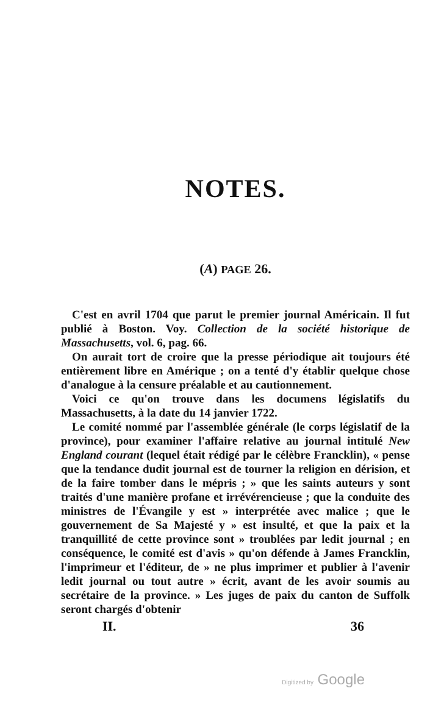NOTES.
(A) PAGE 26.
C'est en avril 1704 que parut le premier journal Américain. Il fut publié à Boston. Voy. Collection de la société historique de Massachusetts, vol. 6, pag. 66.
On aurait tort de croire que la presse périodique ait toujours été entièrement libre en Amérique ; on a tenté d'y établir quelque chose d'analogue à la censure préalable et au cautionnement.
Voici ce qu'on trouve dans les documens législatifs du Massachusetts, à la date du 14 janvier 1722.
Le comité nommé par l'assemblée générale (le corps législatif de la province), pour examiner l'affaire relative au journal intitulé New England courant (lequel était rédigé par le célèbre Francklin), « pense que la tendance dudit journal est de tourner la religion en dérision, et de la faire tomber dans le mépris ; » que les saints auteurs y sont traités d'une manière profane et irrévérencieuse ; que la conduite des ministres de l'Évangile y est » interprétée avec malice ; que le gouvernement de Sa Majesté y » est insulté, et que la paix et la tranquillité de cette province sont » troublées par ledit journal ; en conséquence, le comité est d'avis » qu'on défende à James Francklin, l'imprimeur et l'éditeur, de » ne plus imprimer et publier à l'avenir ledit journal ou tout autre » écrit, avant de les avoir soumis au secrétaire de la province. » Les juges de paix du canton de Suffolk seront chargés d'obtenir
II. 36
Digitized by Google